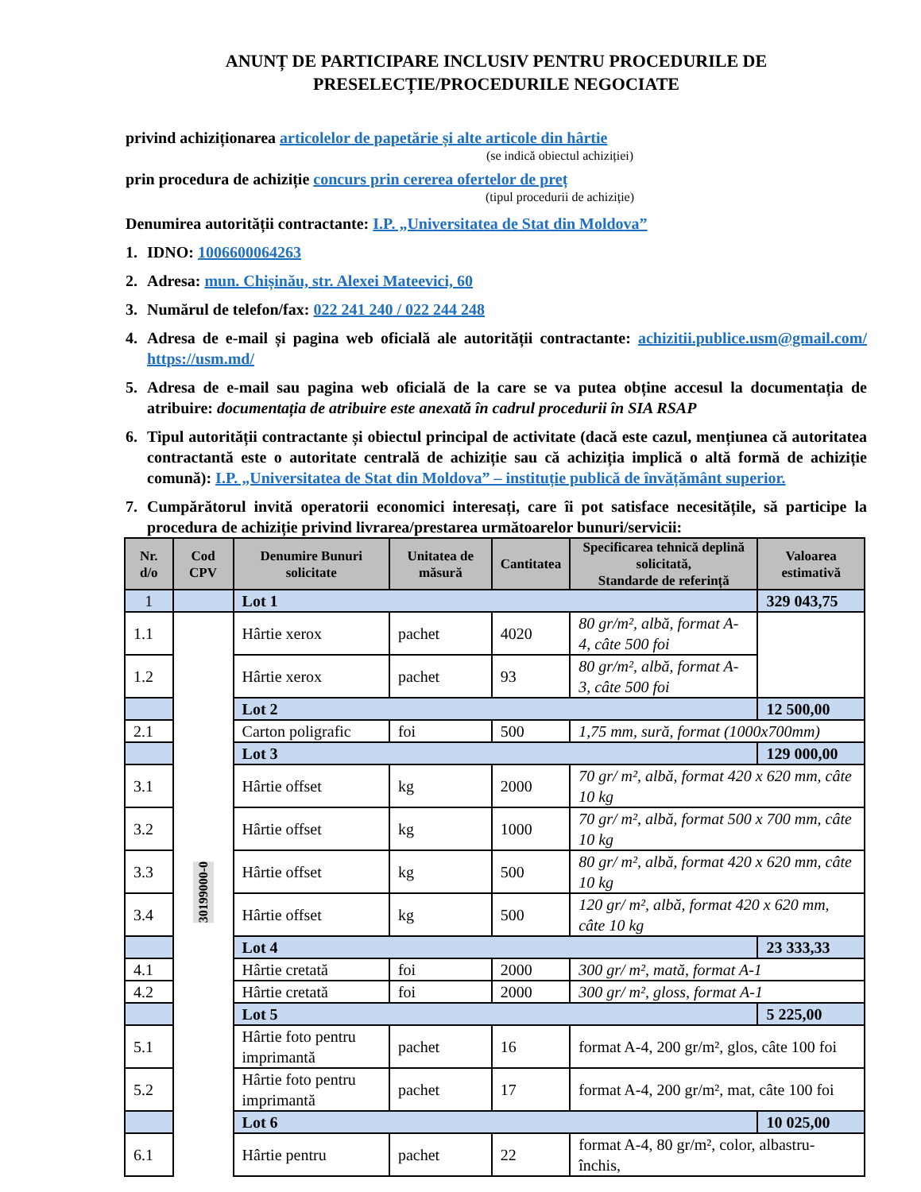ANUNȚ DE PARTICIPARE INCLUSIV PENTRU PROCEDURILE DE
PRESELECȚIE/PROCEDURILE NEGOCIATE
privind achiziționarea articolelor de papetărie și alte articole din hârtie
(se indică obiectul achiziției)
prin procedura de achiziție concurs prin cererea ofertelor de preț
(tipul procedurii de achiziție)
Denumirea autorității contractante: I.P. „Universitatea de Stat din Moldova”
1. IDNO: 1006600064263
2. Adresa: mun. Chișinău, str. Alexei Mateevici, 60
3. Numărul de telefon/fax: 022 241 240 / 022 244 248
4. Adresa de e-mail și pagina web oficială ale autorității contractante: achizitii.publice.usm@gmail.com/ https://usm.md/
5. Adresa de e-mail sau pagina web oficială de la care se va putea obține accesul la documentația de atribuire: documentația de atribuire este anexată în cadrul procedurii în SIA RSAP
6. Tipul autorității contractante și obiectul principal de activitate (dacă este cazul, mențiunea că autoritatea contractantă este o autoritate centrală de achiziție sau că achiziția implică o altă formă de achiziție comună): I.P. „Universitatea de Stat din Moldova” – instituție publică de învățământ superior.
7. Cumpărătorul invită operatorii economici interesați, care îi pot satisface necesitățile, să participe la procedura de achiziție privind livrarea/prestarea următoarelor bunuri/servicii:
| Nr. d/o | Cod CPV | Denumire Bunuri solicitate | Unitatea de măsură | Cantitatea | Specificarea tehnică deplină solicitată, Standarde de referință | Valoarea estimativă |
| --- | --- | --- | --- | --- | --- | --- |
| 1 | | Lot 1 | | | | 329 043,75 |
| 1.1 | 30199000-0 | Hârtie xerox | pachet | 4020 | 80 gr/m², albă, format A-4, câte 500 foi | |
| 1.2 | | Hârtie xerox | pachet | 93 | 80 gr/m², albă, format A-3, câte 500 foi | |
| | | Lot 2 | | | | 12 500,00 |
| 2.1 | | Carton poligrafic | foi | 500 | 1,75 mm, sură, format (1000x700mm) | |
| | | Lot 3 | | | | 129 000,00 |
| 3.1 | | Hârtie offset | kg | 2000 | 70 gr/ m², albă, format 420 x 620 mm, câte 10 kg | |
| 3.2 | | Hârtie offset | kg | 1000 | 70 gr/ m², albă, format 500 x 700 mm, câte 10 kg | |
| 3.3 | | Hârtie offset | kg | 500 | 80 gr/ m², albă, format 420 x 620 mm, câte 10 kg | |
| 3.4 | | Hârtie offset | kg | 500 | 120 gr/ m², albă, format 420 x 620 mm, câte 10 kg | |
| | | Lot 4 | | | | 23 333,33 |
| 4.1 | | Hârtie cretată | foi | 2000 | 300 gr/ m², mată, format A-1 | |
| 4.2 | | Hârtie cretată | foi | 2000 | 300 gr/ m², gloss, format A-1 | |
| | | Lot 5 | | | | 5 225,00 |
| 5.1 | | Hârtie foto pentru imprimantă | pachet | 16 | format A-4, 200 gr/m², glos, câte 100 foi | |
| 5.2 | | Hârtie foto pentru imprimantă | pachet | 17 | format A-4, 200 gr/m², mat, câte 100 foi | |
| | | Lot 6 | | | | 10 025,00 |
| 6.1 | | Hârtie pentru | pachet | 22 | format A-4, 80 gr/m², color, albastru-închis, | |